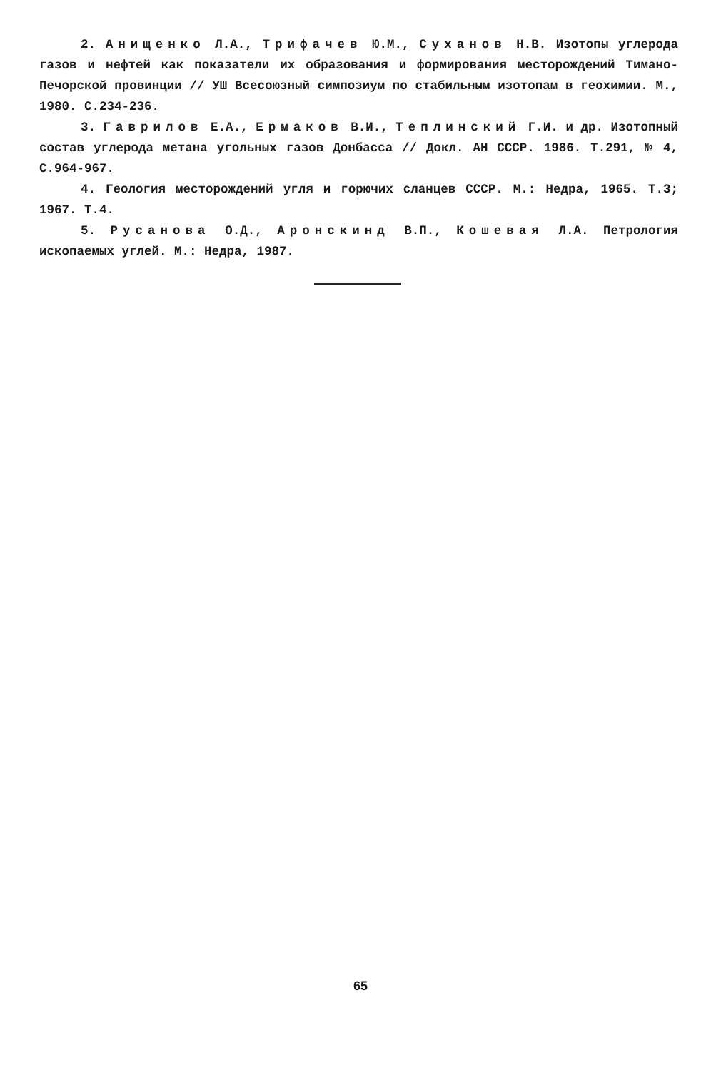2. Анищенко Л.А., Трифачев Ю.М., Суханов Н.В. Изотопы углерода газов и нефтей как показатели их образования и формирования месторождений Тимано-Печорской провинции // УШ Всесоюзный симпозиум по стабильным изотопам в геохимии. М., 1980. С.234-236.
3. Гаврилов Е.А., Ермаков В.И., Теплинский Г.И. и др. Изотопный состав углерода метана угольных газов Донбасса // Докл. АН СССР. 1986. Т.291, № 4, С.964-967.
4. Геология месторождений угля и горючих сланцев СССР. М.: Недра, 1965. Т.3; 1967. Т.4.
5. Русанова О.Д., Аронскинд В.П., Кошевая Л.А. Петрология ископаемых углей. М.: Недра, 1987.
65